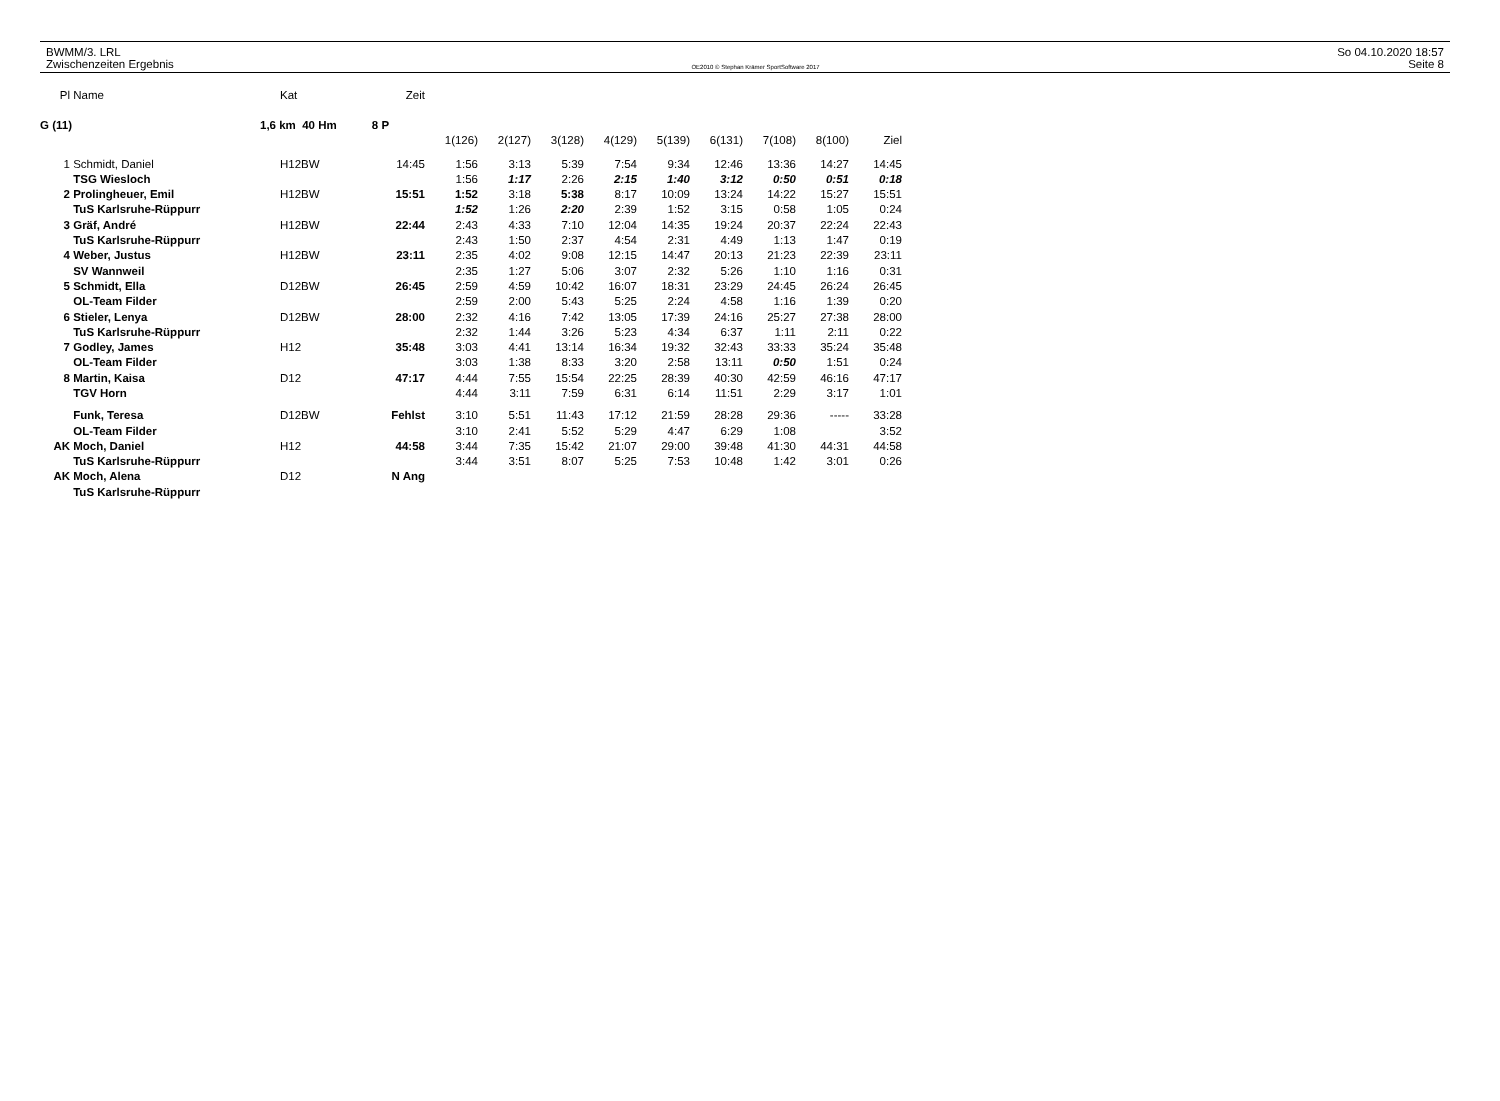BWMM/3. LRL
Zwischenzeiten Ergebnis
OE2010 © Stephan Krämer SportSoftware 2017
So 04.10.2020 18:57
Seite 8
| Pl | Name | Kat | Zeit | | | | | | | | | |
| G (11) | | 1,6 km 40 Hm 8 P | | | | | | | | | | |
| | | | | 1(126) | 2(127) | 3(128) | 4(129) | 5(139) | 6(131) | 7(108) | 8(100) | Ziel |
| 1 | Schmidt, Daniel | H12BW | 14:45 | 1:56 | 3:13 | 5:39 | 7:54 | 9:34 | 12:46 | 13:36 | 14:27 | 14:45 |
| | TSG Wiesloch | | | 1:56 | 1:17 | 2:26 | 2:15 | 1:40 | 3:12 | 0:50 | 0:51 | 0:18 |
| 2 | Prolingheuer, Emil | H12BW | 15:51 | 1:52 | 3:18 | 5:38 | 8:17 | 10:09 | 13:24 | 14:22 | 15:27 | 15:51 |
| | TuS Karlsruhe-Rüppurr | | | 1:52 | 1:26 | 2:20 | 2:39 | 1:52 | 3:15 | 0:58 | 1:05 | 0:24 |
| 3 | Gräf, André | H12BW | 22:44 | 2:43 | 4:33 | 7:10 | 12:04 | 14:35 | 19:24 | 20:37 | 22:24 | 22:43 |
| | TuS Karlsruhe-Rüppurr | | | 2:43 | 1:50 | 2:37 | 4:54 | 2:31 | 4:49 | 1:13 | 1:47 | 0:19 |
| 4 | Weber, Justus | H12BW | 23:11 | 2:35 | 4:02 | 9:08 | 12:15 | 14:47 | 20:13 | 21:23 | 22:39 | 23:11 |
| | SV Wannweil | | | 2:35 | 1:27 | 5:06 | 3:07 | 2:32 | 5:26 | 1:10 | 1:16 | 0:31 |
| 5 | Schmidt, Ella | D12BW | 26:45 | 2:59 | 4:59 | 10:42 | 16:07 | 18:31 | 23:29 | 24:45 | 26:24 | 26:45 |
| | OL-Team Filder | | | 2:59 | 2:00 | 5:43 | 5:25 | 2:24 | 4:58 | 1:16 | 1:39 | 0:20 |
| 6 | Stieler, Lenya | D12BW | 28:00 | 2:32 | 4:16 | 7:42 | 13:05 | 17:39 | 24:16 | 25:27 | 27:38 | 28:00 |
| | TuS Karlsruhe-Rüppurr | | | 2:32 | 1:44 | 3:26 | 5:23 | 4:34 | 6:37 | 1:11 | 2:11 | 0:22 |
| 7 | Godley, James | H12 | 35:48 | 3:03 | 4:41 | 13:14 | 16:34 | 19:32 | 32:43 | 33:33 | 35:24 | 35:48 |
| | OL-Team Filder | | | 3:03 | 1:38 | 8:33 | 3:20 | 2:58 | 13:11 | 0:50 | 1:51 | 0:24 |
| 8 | Martin, Kaisa | D12 | 47:17 | 4:44 | 7:55 | 15:54 | 22:25 | 28:39 | 40:30 | 42:59 | 46:16 | 47:17 |
| | TGV Horn | | | 4:44 | 3:11 | 7:59 | 6:31 | 6:14 | 11:51 | 2:29 | 3:17 | 1:01 |
| | Funk, Teresa | D12BW | Fehlst | 3:10 | 5:51 | 11:43 | 17:12 | 21:59 | 28:28 | 29:36 | ----- | 33:28 |
| | OL-Team Filder | | | 3:10 | 2:41 | 5:52 | 5:29 | 4:47 | 6:29 | 1:08 | | 3:52 |
| AK | Moch, Daniel | H12 | 44:58 | 3:44 | 7:35 | 15:42 | 21:07 | 29:00 | 39:48 | 41:30 | 44:31 | 44:58 |
| | TuS Karlsruhe-Rüppurr | | | 3:44 | 3:51 | 8:07 | 5:25 | 7:53 | 10:48 | 1:42 | 3:01 | 0:26 |
| AK | Moch, Alena | D12 | N Ang | | | | | | | | | |
| | TuS Karlsruhe-Rüppurr | | | | | | | | | | | |